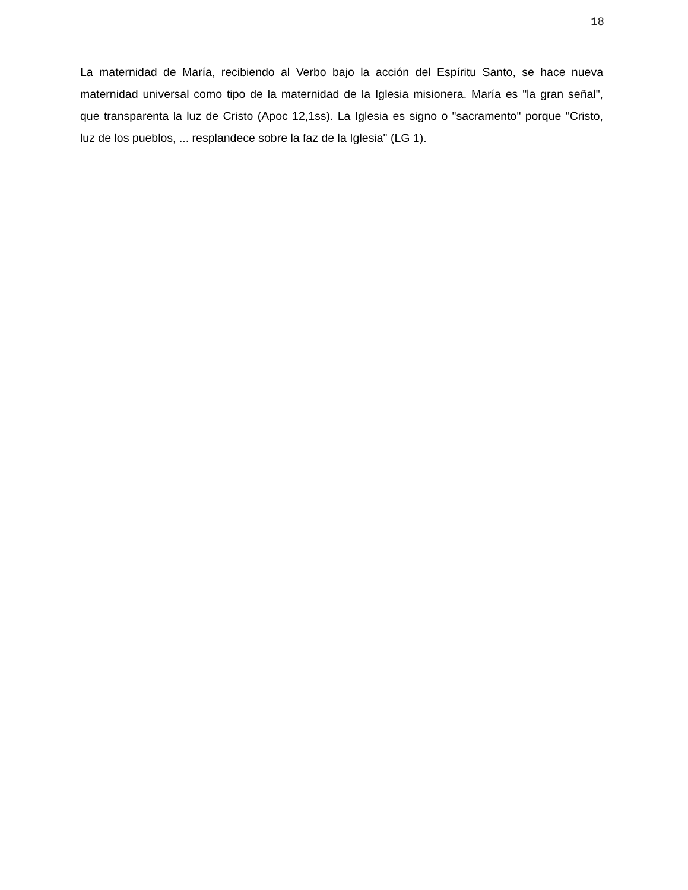18
La maternidad de María, recibiendo al Verbo bajo la acción del Espíritu Santo, se hace nueva maternidad universal como tipo de la maternidad de la Iglesia misionera. María es "la gran señal", que transparenta la luz de Cristo (Apoc 12,1ss). La Iglesia es signo o "sacramento" porque "Cristo, luz de los pueblos, ... resplandece sobre la faz de la Iglesia" (LG 1).